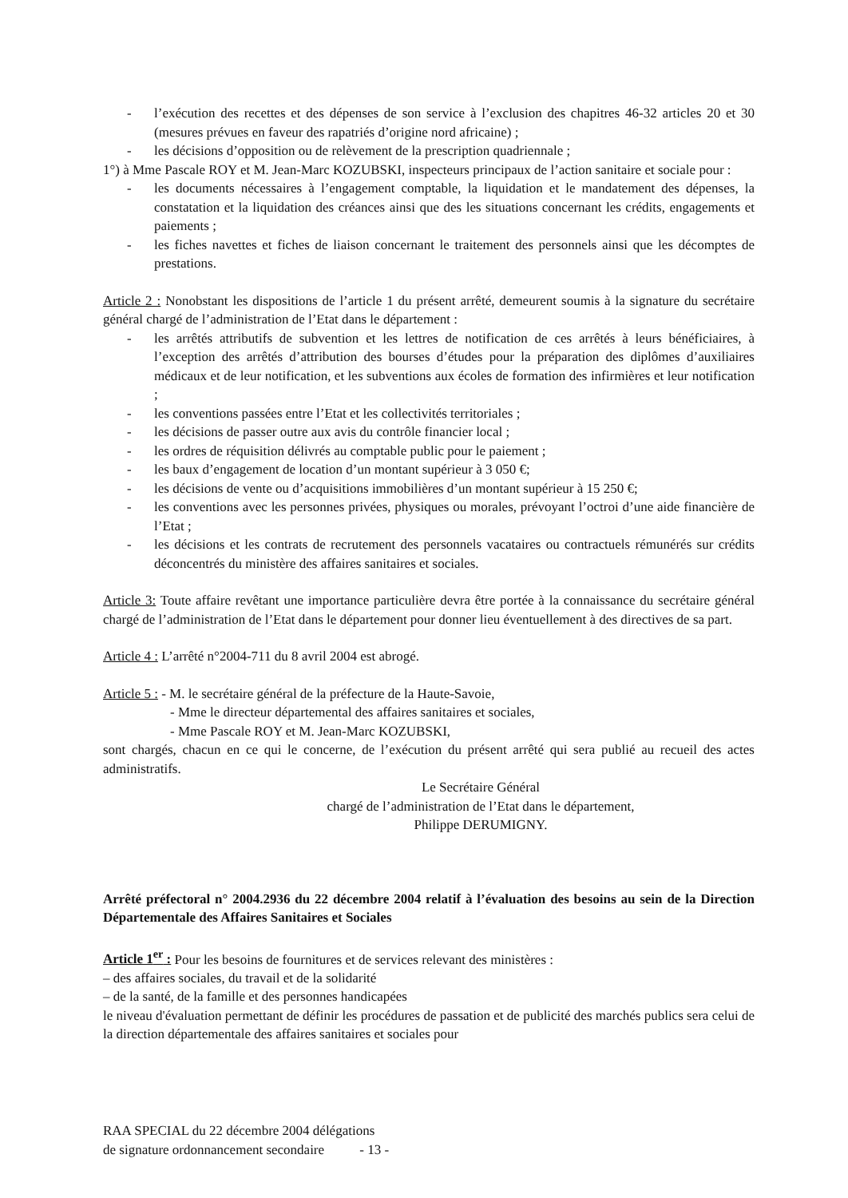- l’exécution des recettes et des dépenses de son service à l’exclusion des chapitres 46-32 articles 20 et 30 (mesures prévues en faveur des rapatriés d’origine nord africaine) ;
- les décisions d’opposition ou de relèvement de la prescription quadriennale ;
1°) à Mme Pascale ROY et M. Jean-Marc KOZUBSKI, inspecteurs principaux de l’action sanitaire et sociale pour :
- les documents nécessaires à l’engagement comptable, la liquidation et le mandatement des dépenses, la constatation et la liquidation des créances ainsi que des les situations concernant les crédits, engagements et paiements ;
- les fiches navettes et fiches de liaison concernant le traitement des personnels ainsi que les décomptes de prestations.
Article 2 : Nonobstant les dispositions de l’article 1 du présent arrêté, demeurent soumis à la signature du secrétaire général chargé de l’administration de l’Etat dans le département :
- les arrêtés attributifs de subvention et les lettres de notification de ces arrêtés à leurs bénéficiaires, à l’exception des arrêtés d’attribution des bourses d’études pour la préparation des diplômes d’auxiliaires médicaux et de leur notification, et les subventions aux écoles de formation des infirmières et leur notification ;
- les conventions passées entre l’Etat et les collectivités territoriales ;
- les décisions de passer outre aux avis du contrôle financier local ;
- les ordres de réquisition délivrés au comptable public pour le paiement ;
- les baux d’engagement de location d’un montant supérieur à 3 050 €;
- les décisions de vente ou d’acquisitions immobilières d’un montant supérieur à 15 250 €;
- les conventions avec les personnes privées, physiques ou morales, prévoyant l’octroi d’une aide financière de l’Etat ;
- les décisions et les contrats de recrutement des personnels vacataires ou contractuels rémunérés sur crédits déconcentrés du ministère des affaires sanitaires et sociales.
Article 3: Toute affaire revêtant une importance particulière devra être portée à la connaissance du secrétaire général chargé de l’administration de l’Etat dans le département pour donner lieu éventuellement à des directives de sa part.
Article 4 : L’arrêté n°2004-711 du 8 avril 2004 est abrogé.
Article 5 : - M. le secrétaire général de la préfecture de la Haute-Savoie,
- Mme le directeur départemental des affaires sanitaires et sociales,
- Mme Pascale ROY et M. Jean-Marc KOZUBSKI,
sont chargés, chacun en ce qui le concerne, de l’exécution du présent arrêté qui sera publié au recueil des actes administratifs.
Le Secrétaire Général
chargé de l’administration de l’Etat dans le département,
Philippe DERUMIGNY.
Arrêté préfectoral n° 2004.2936 du 22 décembre 2004 relatif à l’évaluation des besoins au sein de la Direction Départementale des Affaires Sanitaires et Sociales
Article 1<sup>er</sup> : Pour les besoins de fournitures et de services relevant des ministères :
– des affaires sociales, du travail et de la solidarité
– de la santé, de la famille et des personnes handicapées
le niveau d'évaluation permettant de définir les procédures de passation et de publicité des marchés publics sera celui de la direction départementale des affaires sanitaires et sociales pour
RAA SPECIAL du 22 décembre 2004 délégations
de signature ordonnancement secondaire - 13 -